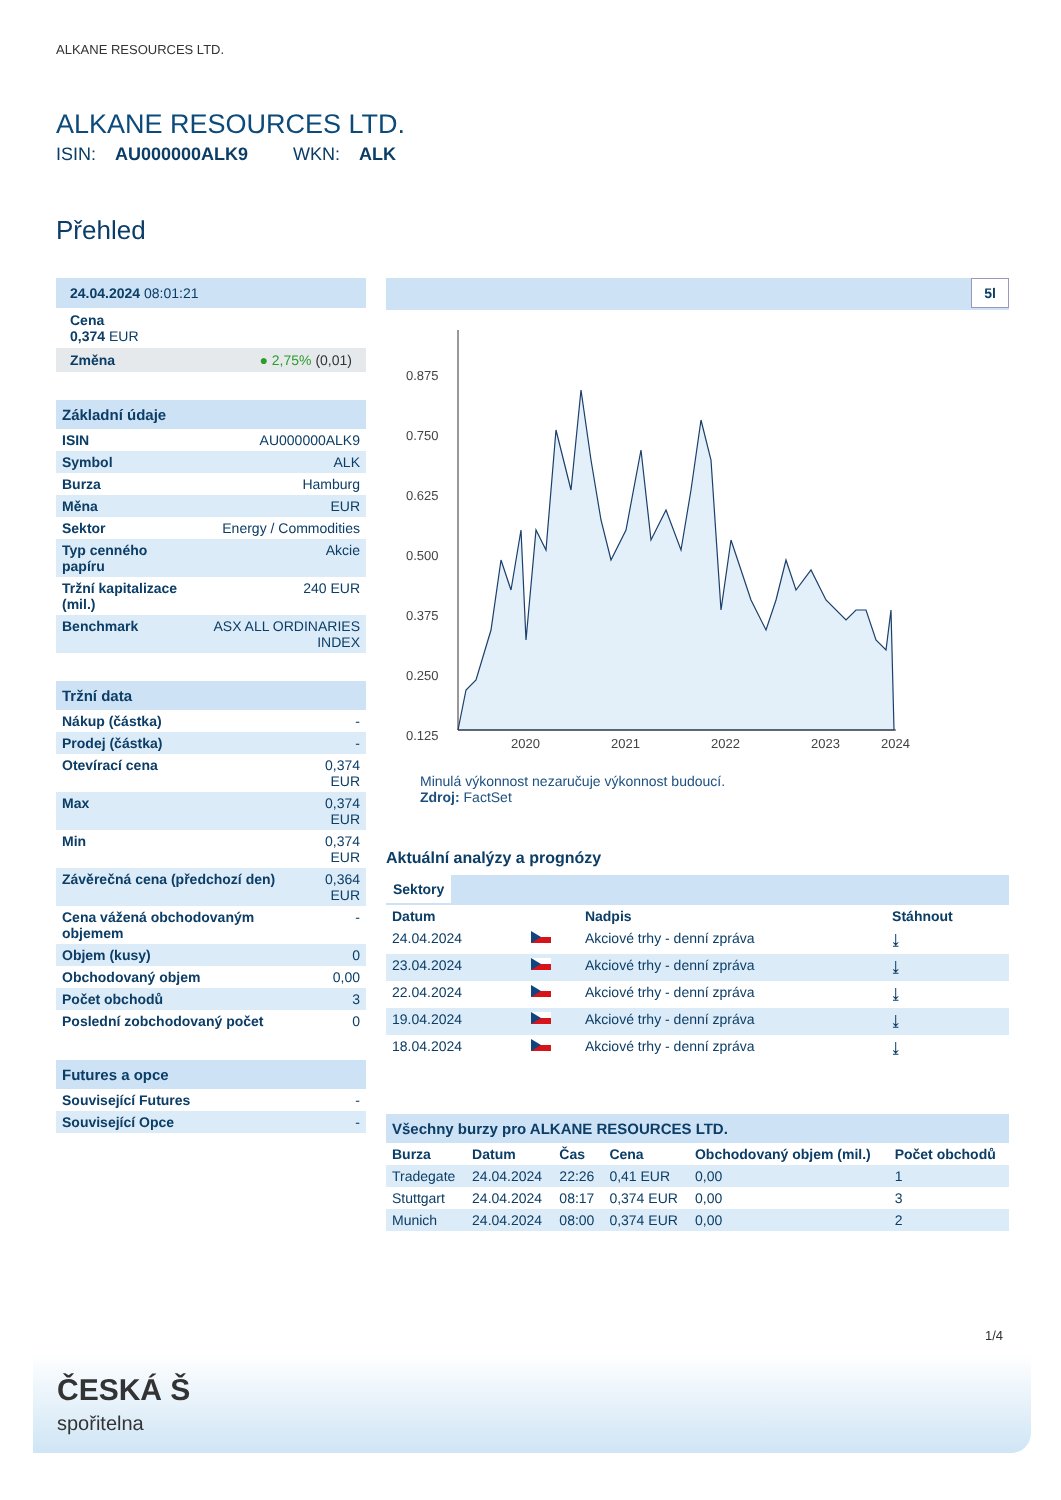ALKANE RESOURCES LTD.
ALKANE RESOURCES LTD.
ISIN: AU000000ALK9 WKN: ALK
Přehled
24.04.2024 08:01:21
Cena
0,374 EUR
Změna ● 2,75% (0,01)
Základní údaje
| ISIN | AU000000ALK9 |
| Symbol | ALK |
| Burza | Hamburg |
| Měna | EUR |
| Sektor | Energy / Commodities |
| Typ cenného papíru | Akcie |
| Tržní kapitalizace (mil.) | 240 EUR |
| Benchmark | ASX ALL ORDINARIES INDEX |
Tržní data
| Nákup (částka) | - |
| Prodej (částka) | - |
| Otevírací cena | 0,374 EUR |
| Max | 0,374 EUR |
| Min | 0,374 EUR |
| Závěrečná cena (předchozí den) | 0,364 EUR |
| Cena vážená obchodovaným objemem | - |
| Objem (kusy) | 0 |
| Obchodovaný objem | 0,00 |
| Počet obchodů | 3 |
| Poslední zobchodovaný počet | 0 |
Futures a opce
| Související Futures | - |
| Související Opce | - |
5l
0.875
0.750
0.625
0.500
0.375
0.250
0.125
2020
2021
2022
2023
2024
Minulá výkonnost nezaručuje výkonnost budoucí.
Zdroj: FactSet
Aktuální analýzy a prognózy
Sektory
| Datum | | Nadpis | Stáhnout |
| --- | --- | --- | --- |
| 24.04.2024 | | Akciové trhy - denní zpráva | ⤓ |
| 23.04.2024 | | Akciové trhy - denní zpráva | ⤓ |
| 22.04.2024 | | Akciové trhy - denní zpráva | ⤓ |
| 19.04.2024 | | Akciové trhy - denní zpráva | ⤓ |
| 18.04.2024 | | Akciové trhy - denní zpráva | ⤓ |
Všechny burzy pro ALKANE RESOURCES LTD.
| Burza | Datum | Čas | Cena | Obchodovaný objem (mil.) | Počet obchodů |
| --- | --- | --- | --- | --- | --- |
| Tradegate | 24.04.2024 | 22:26 | 0,41 EUR | 0,00 | 1 |
| Stuttgart | 24.04.2024 | 08:17 | 0,374 EUR | 0,00 | 3 |
| Munich | 24.04.2024 | 08:00 | 0,374 EUR | 0,00 | 2 |
1/4
ČESKÁ Š
spořitelna